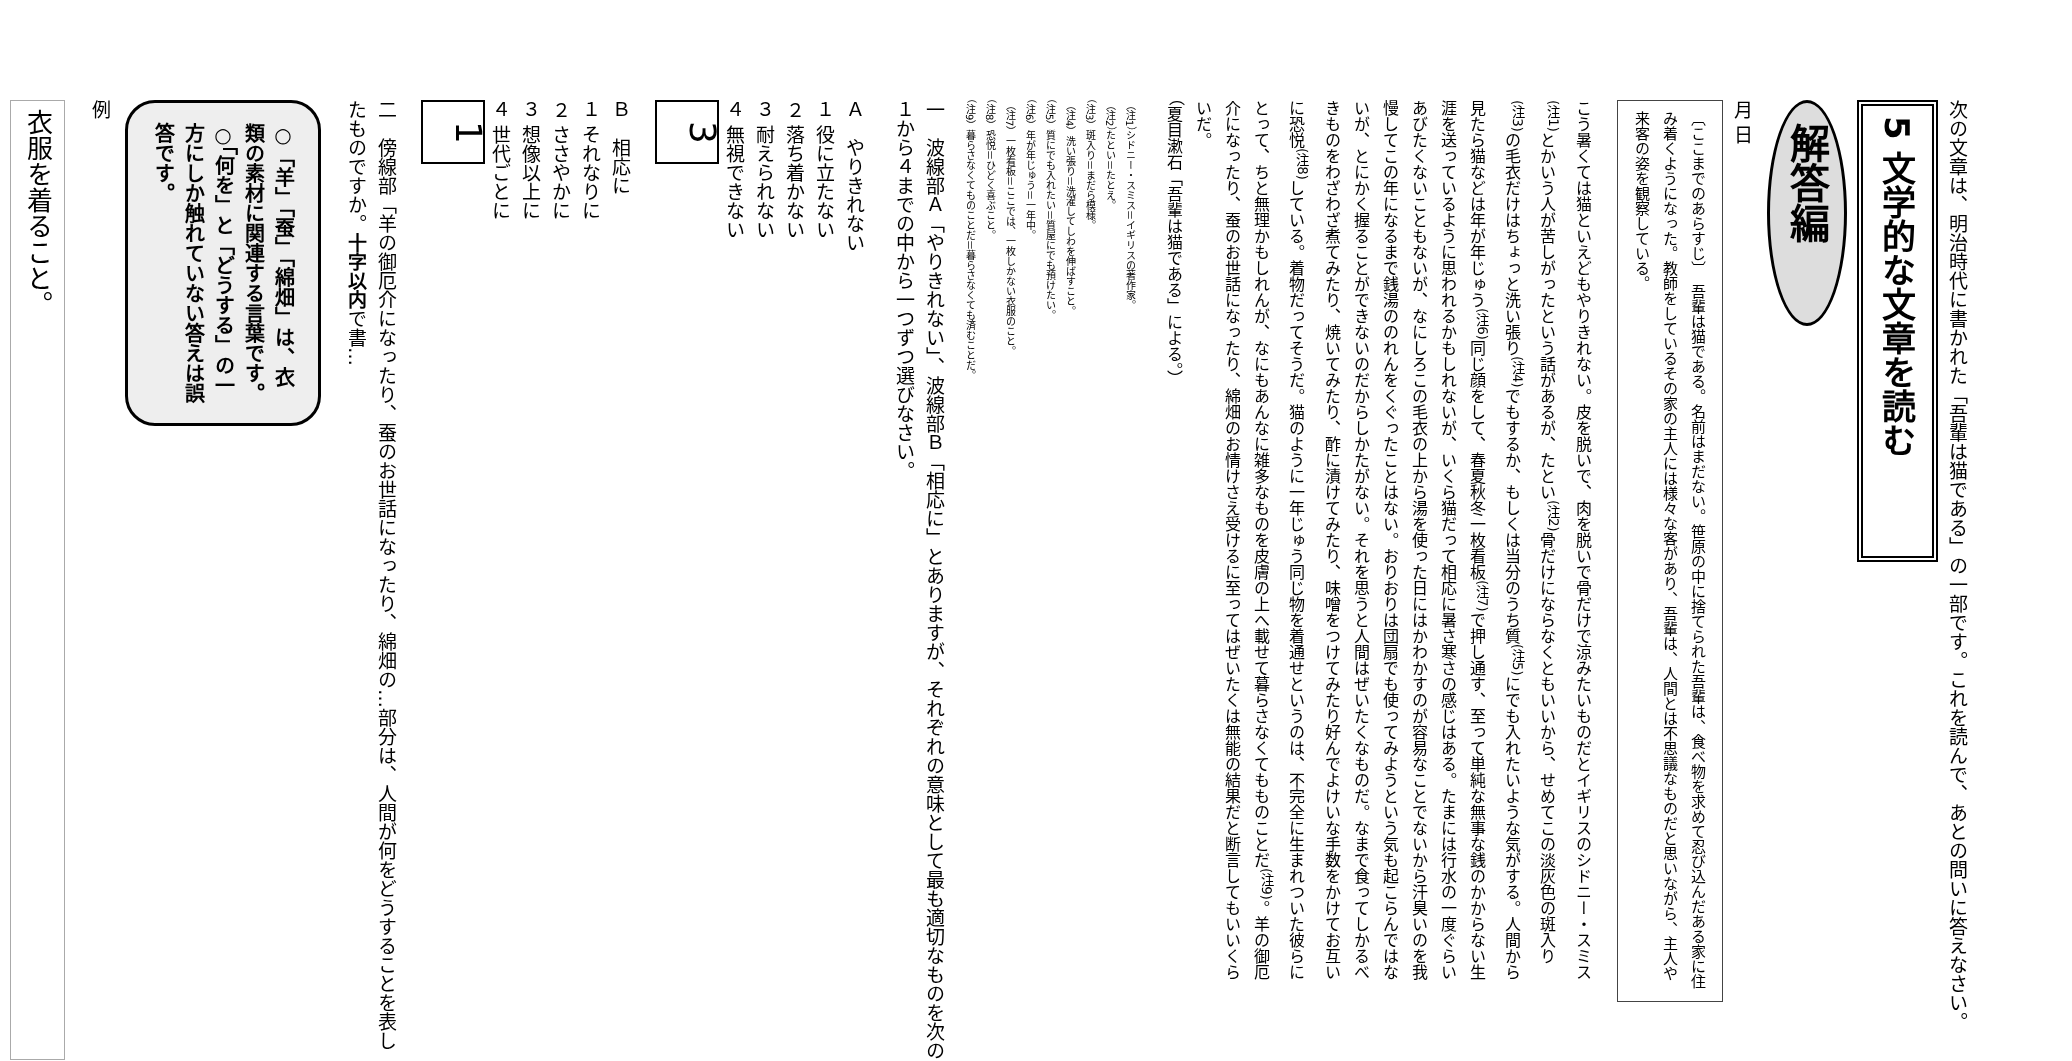次の文章は、明治時代に書かれた「吾輩は猫である」の一部です。これを読んで、あとの問いに答えなさい。
5 文学的な文章を読む
解答編
月 日
〔ここまでのあらすじ〕　吾輩は猫である。名前はまだない。笹原の中に捨てられた吾輩は、食べ物を求めて忍び込んだある家に住み着くようになった。教師をしているその家の主人には様々な客があり、吾輩は、人間とは不思議なものだと思いながら、主人や来客の姿を観察している。
こう暑くては猫といえどもやりきれない。皮を脱いで、肉を脱いで骨だけで涼みたいものだとイギリスのシドニー・スミス<sup>(注1)</sup>とかいう人が苦しがったという話があるが、たとい<sup>(注2)</sup>骨だけにならなくともいいから、せめてこの淡灰色の斑入り<sup>(注3)</sup>の毛衣だけはちょっと洗い張り<sup>(注4)</sup>でもするか、もしくは当分のうち質<sup>(注5)</sup>にでも入れたいような気がする。人間から見たら猫などは年が年じゅう<sup>(注6)</sup>同じ顔をして、春夏秋冬一枚看板<sup>(注7)</sup>で押し通す、至って単純な無事な銭のかからない生涯を送っているように思われるかもしれないが、いくら猫だって相応に暑さ寒さの感じはある。たまには行水の一度ぐらいあびたくないこともないが、なにしろこの毛衣の上から湯を使った日にはかわかすのが容易なことでないから汗臭いのを我慢してこの年になるまで銭湯ののれんをくぐったことはない。おりおりは団扇でも使ってみようという気も起こらんではないが、とにかく握ることができないのだからしかたがない。それを思うと人間はぜいたくなものだ。なまで食ってしかるべきものをわざわざ煮てみたり、焼いてみたり、酢に漬けてみたり、味噌をつけてみたり好んでよけいな手数をかけてお互いに恐悦<sup>(注8)</sup>している。着物だってそうだ。猫のように一年じゅう同じ物を着通せというのは、不完全に生まれついた彼らにとって、ちと無理かもしれんが、なにもあんなに雑多なものを皮膚の上へ載せて暮らさなくてもものことだ<sup>(注9)</sup>。羊の御厄介になったり、蚕のお世話になったり、綿畑のお情けさえ受けるに至ってはぜいたくは無能の結果だと断言してもいいくらいだ。
（夏目漱石「吾輩は猫である」による。）
（注1）シドニー・スミス＝イギリスの著作家。
（注2）たとい＝たとえ。
（注3）斑入り＝まだら模様。
（注4）洗い張り＝洗濯してしわを伸ばすこと。
（注5）質にでも入れたい＝質屋にでも預けたい。
（注6）年が年じゅう＝一年中。
（注7）一枚看板＝ここでは、一枚しかない衣服のこと。
（注8）恐悦＝ひどく喜ぶこと。
（注9）暮らさなくてものことだ＝暮らさなくても済むことだ。
一　波線部Ａ「やりきれない」、波線部Ｂ「相応に」とありますが、それぞれの意味として最も適切なものを次の１から４までの中から一つずつ選びなさい。
Ａ　やりきれない
１ 役に立たない
２ 落ち着かない
３ 耐えられない
４ 無視できない
3
Ｂ　相応に
１ それなりに
２ ささやかに
３ 想像以上に
４ 世代ごとに
1
二　傍線部「羊の御厄介になったり、蚕のお世話になったり、綿畑の…部分は、人間が何をどうすることを表したものですか。十字以内で書…
○「羊」「蚕」「綿畑」は、衣類の素材に関連する言葉です。
○「何を」と「どうする」の一方にしか触れていない答えは誤答です。
例
衣服を着ること。